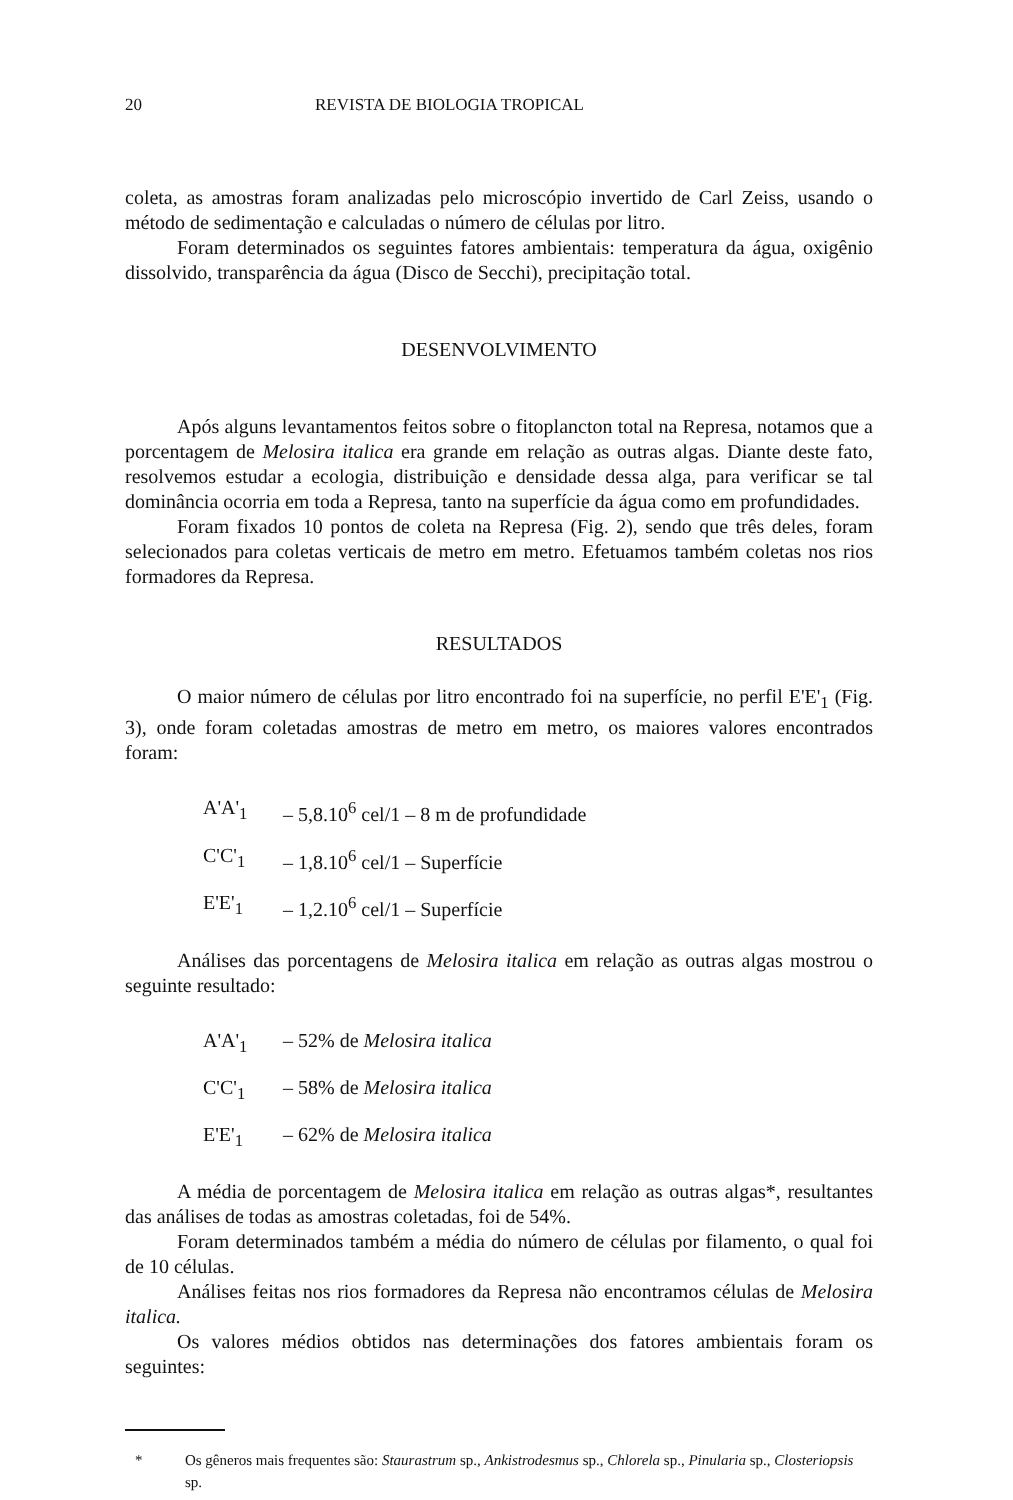20 REVISTA DE BIOLOGIA TROPICAL
coleta, as amostras foram analizadas pelo microscópio invertido de Carl Zeiss, usando o método de sedimentação e calculadas o número de células por litro.
Foram determinados os seguintes fatores ambientais: temperatura da água, oxigênio dissolvido, transparência da água (Disco de Secchi), precipitação total.
DESENVOLVIMENTO
Após alguns levantamentos feitos sobre o fitoplancton total na Represa, notamos que a porcentagem de Melosira italica era grande em relação as outras algas. Diante deste fato, resolvemos estudar a ecologia, distribuição e densidade dessa alga, para verificar se tal dominância ocorria em toda a Represa, tanto na superfície da água como em profundidades.
Foram fixados 10 pontos de coleta na Represa (Fig. 2), sendo que três deles, foram selecionados para coletas verticais de metro em metro. Efetuamos também coletas nos rios formadores da Represa.
RESULTADOS
O maior número de células por litro encontrado foi na superfície, no perfil E'E'<sub>1</sub> (Fig. 3), onde foram coletadas amostras de metro em metro, os maiores valores encontrados foram:
| A'A'<sub>1</sub> | – 5,8.10<sup>6</sup> cel/1 – 8 m de profundidade |
| C'C'<sub>1</sub> | – 1,8.10<sup>6</sup> cel/1 – Superfície |
| E'E'<sub>1</sub> | – 1,2.10<sup>6</sup> cel/1 – Superfície |
Análises das porcentagens de Melosira italica em relação as outras algas mostrou o seguinte resultado:
| A'A'<sub>1</sub> | – 52% de Melosira italica |
| C'C'<sub>1</sub> | – 58% de Melosira italica |
| E'E'<sub>1</sub> | – 62% de Melosira italica |
A média de porcentagem de Melosira italica em relação as outras algas*, resultantes das análises de todas as amostras coletadas, foi de 54%.
Foram determinados também a média do número de células por filamento, o qual foi de 10 células.
Análises feitas nos rios formadores da Represa não encontramos células de Melosira italica.
Os valores médios obtidos nas determinações dos fatores ambientais foram os seguintes:
* Os gêneros mais frequentes são: Staurastrum sp., Ankistrodesmus sp., Chlorela sp., Pinularia sp., Closteriopsis sp.